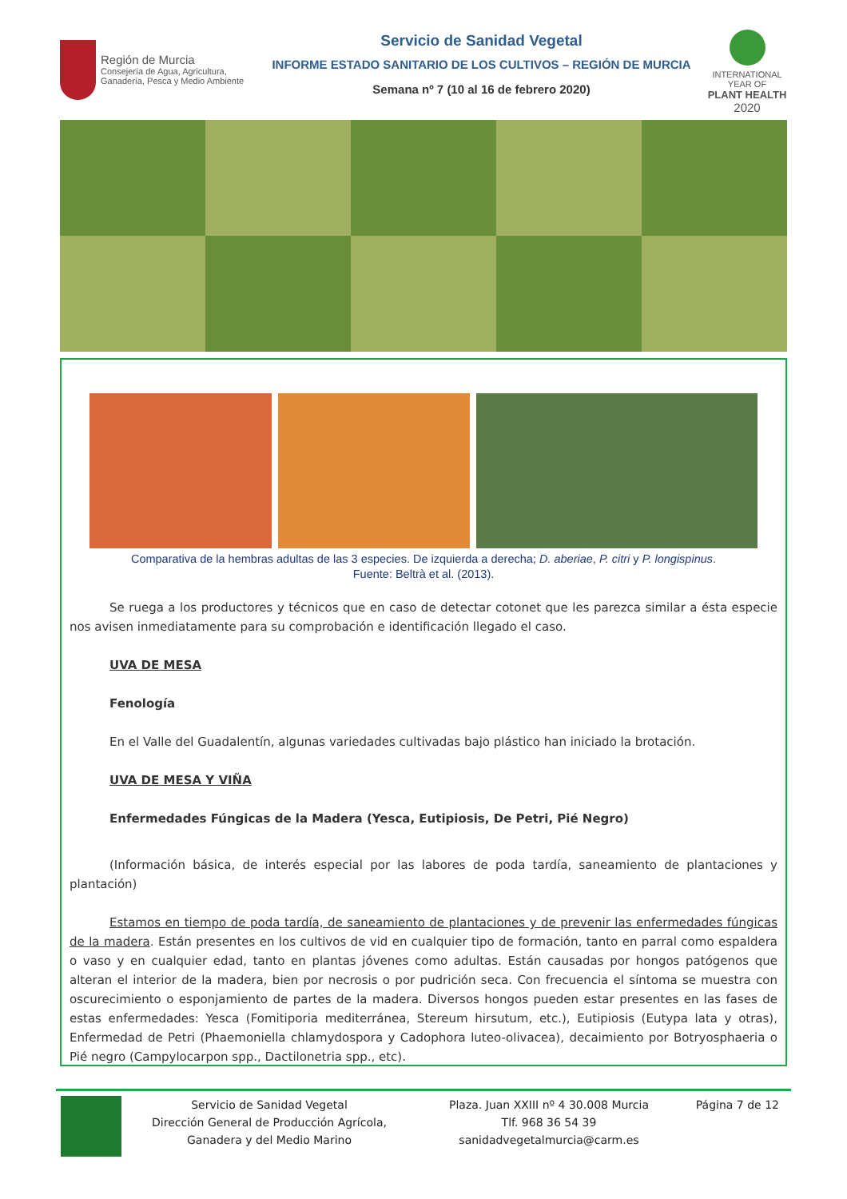Región de Murcia
Consejería de Agua, Agricultura,
Ganadería, Pesca y Medio Ambiente
Servicio de Sanidad Vegetal
INFORME ESTADO SANITARIO DE LOS CULTIVOS – REGIÓN DE MURCIA
Semana nº 7 (10 al 16 de febrero 2020)
INTERNATIONAL YEAR OF
PLANT HEALTH
2020
Comparativa de la hembras adultas de las 3 especies. De izquierda a derecha; D. aberiae, P. citri y P. longispinus.
Fuente: Beltrà et al. (2013).
Se ruega a los productores y técnicos que en caso de detectar cotonet que les parezca similar a ésta especie nos avisen inmediatamente para su comprobación e identificación llegado el caso.
UVA DE MESA
Fenología
En el Valle del Guadalentín, algunas variedades cultivadas bajo plástico han iniciado la brotación.
UVA DE MESA Y VIÑA
Enfermedades Fúngicas de la Madera (Yesca, Eutipiosis, De Petri, Pié Negro)
(Información básica, de interés especial por las labores de poda tardía, saneamiento de plantaciones y plantación)
Estamos en tiempo de poda tardía, de saneamiento de plantaciones y de prevenir las enfermedades fúngicas de la madera. Están presentes en los cultivos de vid en cualquier tipo de formación, tanto en parral como espaldera o vaso y en cualquier edad, tanto en plantas jóvenes como adultas. Están causadas por hongos patógenos que alteran el interior de la madera, bien por necrosis o por pudrición seca. Con frecuencia el síntoma se muestra con oscurecimiento o esponjamiento de partes de la madera. Diversos hongos pueden estar presentes en las fases de estas enfermedades: Yesca (Fomitiporia mediterránea, Stereum hirsutum, etc.), Eutipiosis (Eutypa lata y otras), Enfermedad de Petri (Phaemoniella chlamydospora y Cadophora luteo-olivacea), decaimiento por Botryosphaeria o Pié negro (Campylocarpon spp., Dactilonetria spp., etc).
Servicio de Sanidad Vegetal
Dirección General de Producción Agrícola,
Ganadera y del Medio Marino
Plaza. Juan XXIII nº 4 30.008 Murcia
Tlf. 968 36 54 39
sanidadvegetalmurcia@carm.es
Página 7 de 12